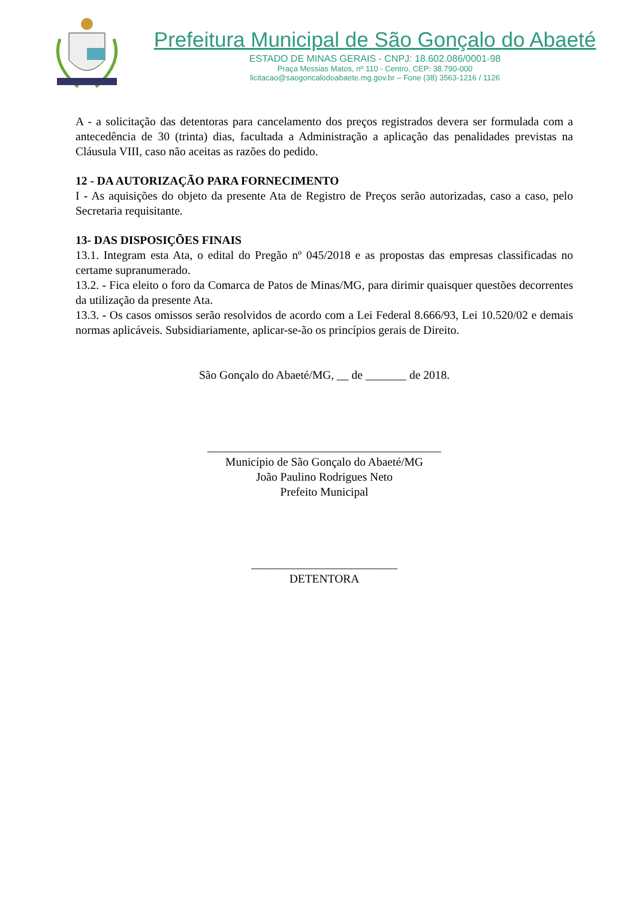Prefeitura Municipal de São Gonçalo do Abaeté
ESTADO DE MINAS GERAIS - CNPJ: 18.602.086/0001-98
Praça Messias Matos, nº 110 - Centro, CEP: 38.790-000
licitacao@saogoncalodoabaete.mg.gov.br – Fone (38) 3563-1216 / 1126
A - a solicitação das detentoras para cancelamento dos preços registrados devera ser formulada com a antecedência de 30 (trinta) dias, facultada a Administração a aplicação das penalidades previstas na Cláusula VIII, caso não aceitas as razões do pedido.
12 - DA AUTORIZAÇÃO PARA FORNECIMENTO
I - As aquisições do objeto da presente Ata de Registro de Preços serão autorizadas, caso a caso, pelo Secretaria requisitante.
13- DAS DISPOSIÇÕES FINAIS
13.1. Integram esta Ata, o edital do Pregão nº 045/2018 e as propostas das empresas classificadas no certame supranumerado.
13.2. - Fica eleito o foro da Comarca de Patos de Minas/MG, para dirimir quaisquer questões decorrentes da utilização da presente Ata.
13.3. - Os casos omissos serão resolvidos de acordo com a Lei Federal 8.666/93, Lei 10.520/02 e demais normas aplicáveis. Subsidiariamente, aplicar-se-ão os princípios gerais de Direito.
São Gonçalo do Abaeté/MG, __ de _______ de 2018.
________________________________________
Município de São Gonçalo do Abaeté/MG
João Paulino Rodrigues Neto
Prefeito Municipal
_________________________
DETENTORA